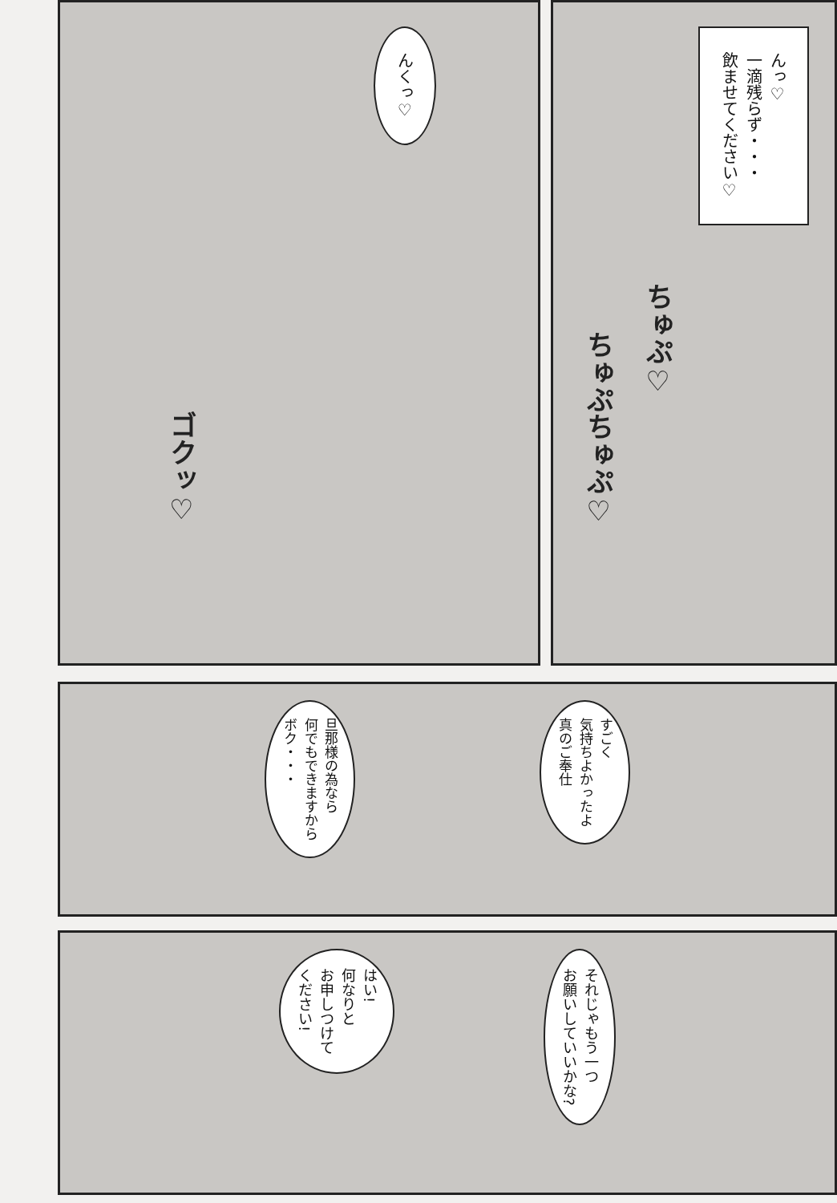んっ♡
一滴残らず・・・
飲ませてください♡
ちゅぷ♡
ちゅぷちゅぷ♡
んくっ♡
ゴクッ♡
すごく
気持ちよかったよ
真のご奉仕
旦那様の為なら
何でもできますから
ボク・・・
それじゃもう一つ
お願いしていいかな?
はい!
何なりと
お申しつけて
ください!